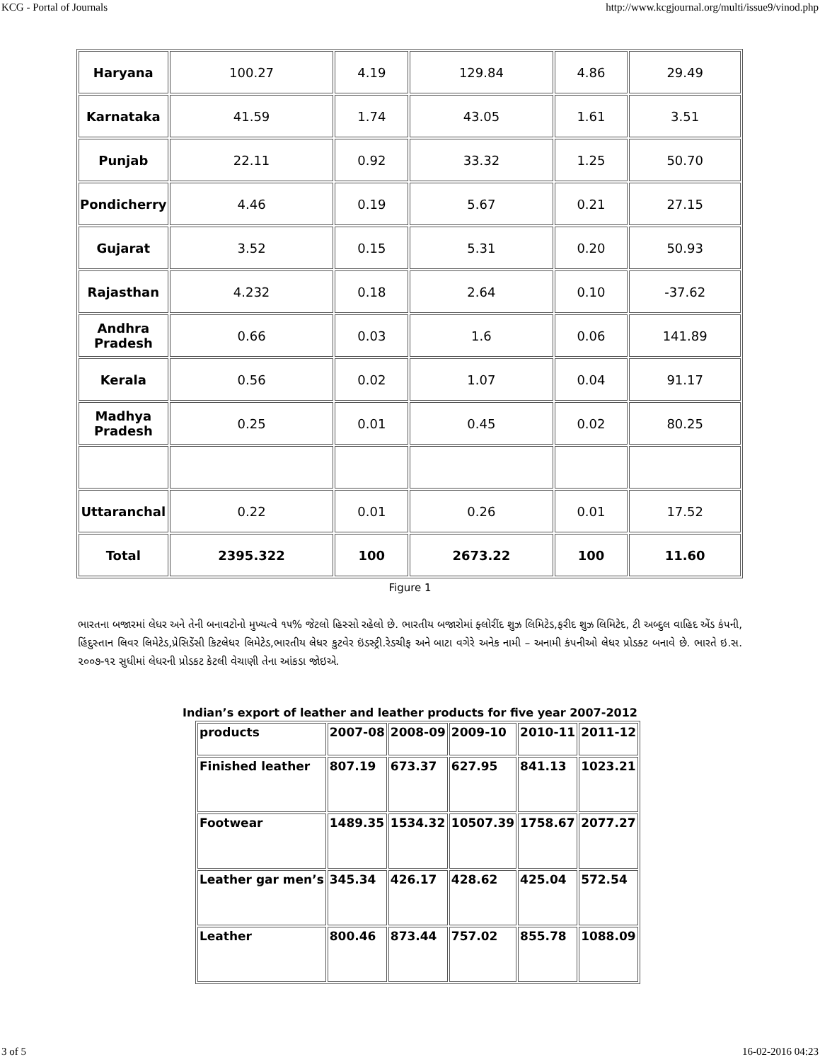KCG - Portal of Journals http://www.kcgjournal.org/multi/issue9/vinod.php
| Haryana | 100.27 | 4.19 | 129.84 | 4.86 | 29.49 |
| Karnataka | 41.59 | 1.74 | 43.05 | 1.61 | 3.51 |
| Punjab | 22.11 | 0.92 | 33.32 | 1.25 | 50.70 |
| Pondicherry | 4.46 | 0.19 | 5.67 | 0.21 | 27.15 |
| Gujarat | 3.52 | 0.15 | 5.31 | 0.20 | 50.93 |
| Rajasthan | 4.232 | 0.18 | 2.64 | 0.10 | -37.62 |
| Andhra Pradesh | 0.66 | 0.03 | 1.6 | 0.06 | 141.89 |
| Kerala | 0.56 | 0.02 | 1.07 | 0.04 | 91.17 |
| Madhya Pradesh | 0.25 | 0.01 | 0.45 | 0.02 | 80.25 |
| Uttaranchal | 0.22 | 0.01 | 0.26 | 0.01 | 17.52 |
| Total | 2395.322 | 100 | 2673.22 | 100 | 11.60 |
Figure 1
ભારતના બજારમાં લેધર અને તેની બનાવટોનો મુખ્યત્વે ૧૫% જેટલો હિસ્સો રહેલો છે. ભારતીય બજારોમાં ફ્લોરીંદ શુઝ લિમિટેડ,ફરીદ શુઝ લિમિટેદ, ટી અબ્દુલ વાહિદ એંડ કંપની, હિંદુસ્તાન લિવર લિમેટેડ,પ્રેસિડેંસી કિટલેધર લિમેટેડ,ભારતીય લેધર કુટવેર ઇંડસ્ટ્રી.રેડચીફ અને બાટા વગેરે અનેક નામી – અનામી કંપનીઓ લેધર પ્રોડક્ટ બનાવે છે. ભારતે ઇ.સ. ૨૦૦૭-૧૨ સુધીમાં લેધરની પ્રોડકટ કેટલી વેચાણી તેના આંકડા જોઇએ.
Indian’s export of leather and leather products for five year 2007-2012
| products | 2007-08 | 2008-09 | 2009-10 | 2010-11 | 2011-12 |
| Finished leather | 807.19 | 673.37 | 627.95 | 841.13 | 1023.21 |
| Footwear | 1489.35 | 1534.32 | 10507.39 | 1758.67 | 2077.27 |
| Leather gar men’s | 345.34 | 426.17 | 428.62 | 425.04 | 572.54 |
| Leather | 800.46 | 873.44 | 757.02 | 855.78 | 1088.09 |
3 of 5 16-02-2016 04:23